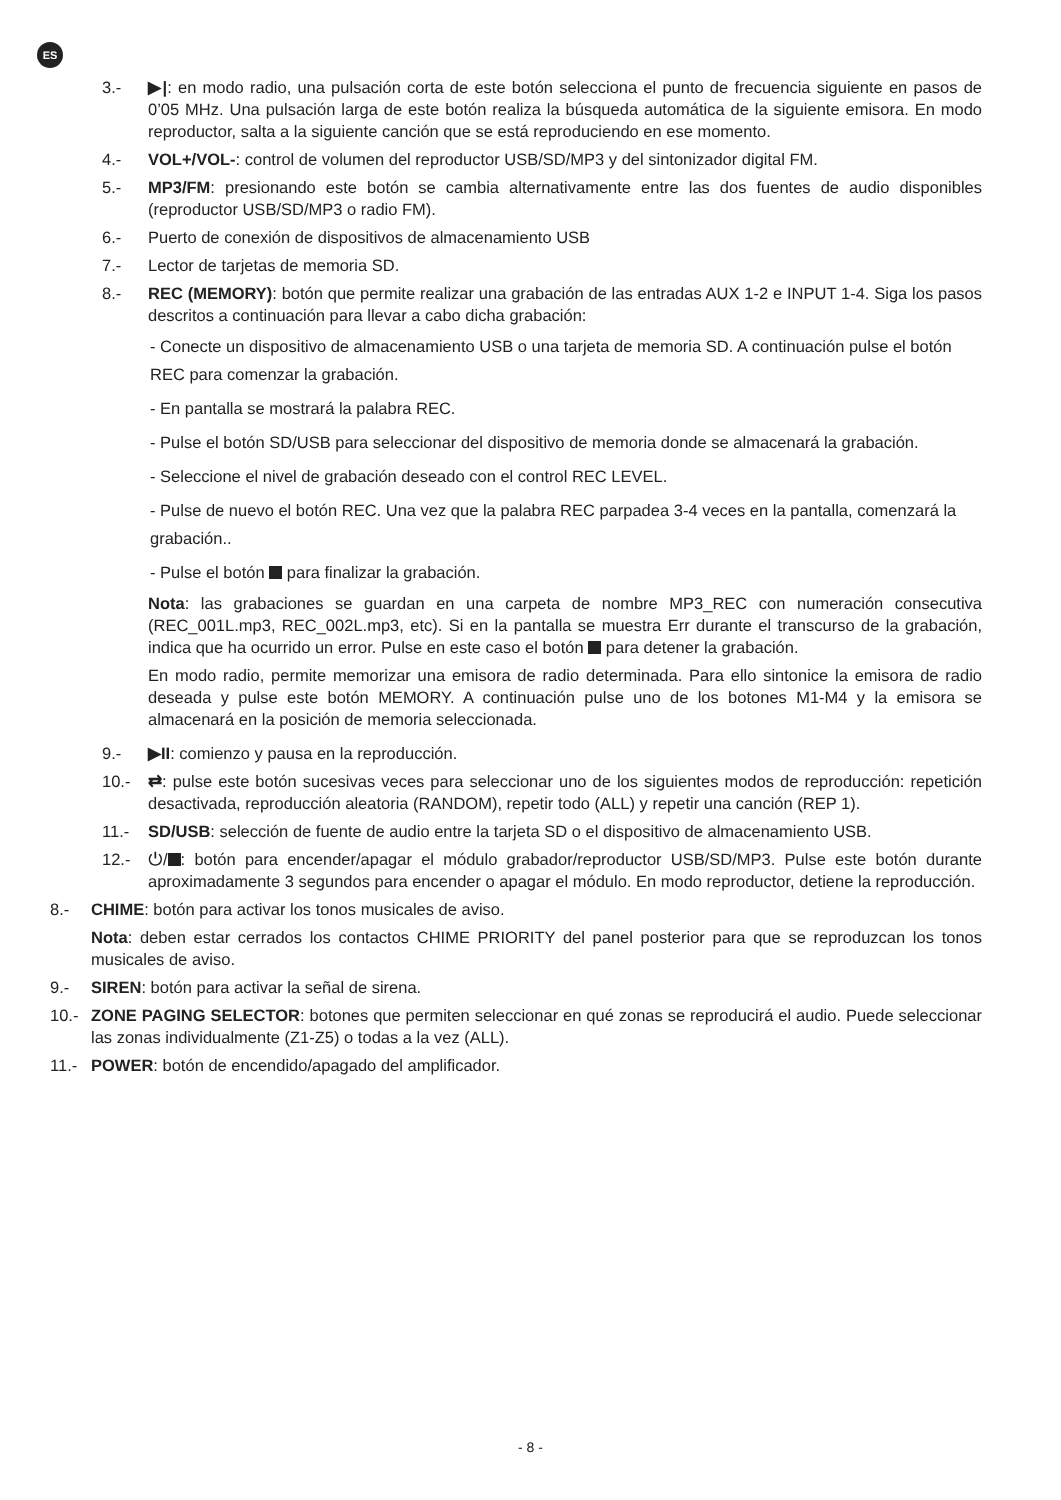ES
3.- ▶|: en modo radio, una pulsación corta de este botón selecciona el punto de frecuencia siguiente en pasos de 0’05 MHz. Una pulsación larga de este botón realiza la búsqueda automática de la siguiente emisora. En modo reproductor, salta a la siguiente canción que se está reproduciendo en ese momento.
4.- VOL+/VOL-: control de volumen del reproductor USB/SD/MP3 y del sintonizador digital FM.
5.- MP3/FM: presionando este botón se cambia alternativamente entre las dos fuentes de audio disponibles (reproductor USB/SD/MP3 o radio FM).
6.- Puerto de conexión de dispositivos de almacenamiento USB
7.- Lector de tarjetas de memoria SD.
8.- REC (MEMORY): botón que permite realizar una grabación de las entradas AUX 1-2 e INPUT 1-4. Siga los pasos descritos a continuación para llevar a cabo dicha grabación:
- Conecte un dispositivo de almacenamiento USB o una tarjeta de memoria SD. A continuación pulse el botón REC para comenzar la grabación.
- En pantalla se mostrará la palabra REC.
- Pulse el botón SD/USB para seleccionar del dispositivo de memoria donde se almacenará la grabación.
- Seleccione el nivel de grabación deseado con el control REC LEVEL.
- Pulse de nuevo el botón REC. Una vez que la palabra REC parpadea 3-4 veces en la pantalla, comenzará la grabación..
- Pulse el botón para finalizar la grabación.
Nota: las grabaciones se guardan en una carpeta de nombre MP3_REC con numeración consecutiva (REC_001L.mp3, REC_002L.mp3, etc). Si en la pantalla se muestra Err durante el transcurso de la grabación, indica que ha ocurrido un error. Pulse en este caso el botón para detener la grabación.
En modo radio, permite memorizar una emisora de radio determinada. Para ello sintonice la emisora de radio deseada y pulse este botón MEMORY. A continuación pulse uno de los botones M1-M4 y la emisora se almacenará en la posición de memoria seleccionada.
9.- ▶II: comienzo y pausa en la reproducción.
10.- ⇄: pulse este botón sucesivas veces para seleccionar uno de los siguientes modos de reproducción: repetición desactivada, reproducción aleatoria (RANDOM), repetir todo (ALL) y repetir una canción (REP 1).
11.- SD/USB: selección de fuente de audio entre la tarjeta SD o el dispositivo de almacenamiento USB.
12.- ⏻/ : botón para encender/apagar el módulo grabador/reproductor USB/SD/MP3. Pulse este botón durante aproximadamente 3 segundos para encender o apagar el módulo. En modo reproductor, detiene la reproducción.
8.- CHIME: botón para activar los tonos musicales de aviso.
Nota: deben estar cerrados los contactos CHIME PRIORITY del panel posterior para que se reproduzcan los tonos musicales de aviso.
9.- SIREN: botón para activar la señal de sirena.
10.- ZONE PAGING SELECTOR: botones que permiten seleccionar en qué zonas se reproducirá el audio. Puede seleccionar las zonas individualmente (Z1-Z5) o todas a la vez (ALL).
11.- POWER: botón de encendido/apagado del amplificador.
- 8 -